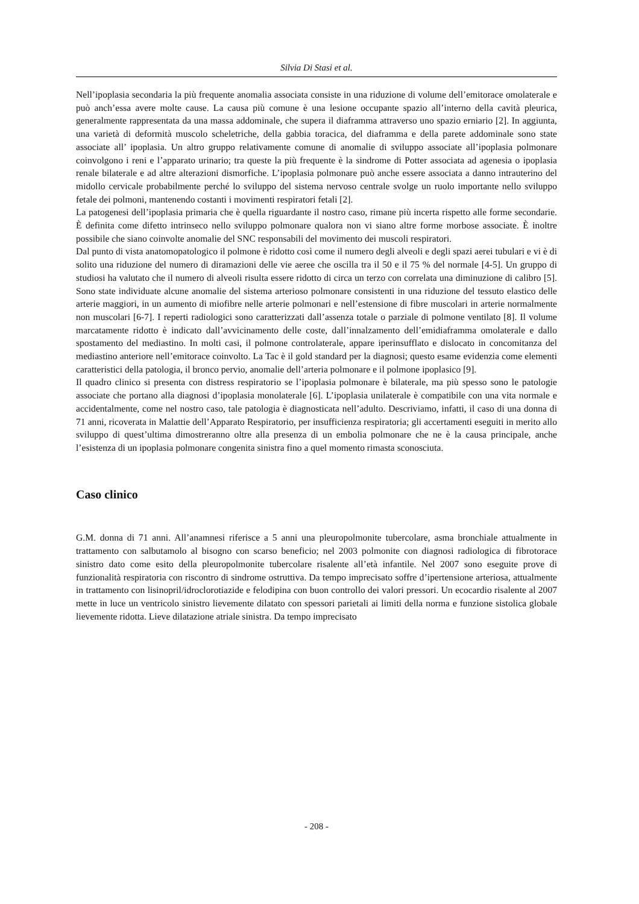Silvia Di Stasi et al.
Nell’ipoplasia secondaria la più frequente anomalia associata consiste in una riduzione di volume dell’emitorace omolaterale e può anch’essa avere molte cause. La causa più comune è una lesione occupante spazio all’interno della cavità pleurica, generalmente rappresentata da una massa addominale, che supera il diaframma attraverso uno spazio erniario [2]. In aggiunta, una varietà di deformità muscolo scheletriche, della gabbia toracica, del diaframma e della parete addominale sono state associate all’ ipoplasia. Un altro gruppo relativamente comune di anomalie di sviluppo associate all’ipoplasia polmonare coinvolgono i reni e l’apparato urinario; tra queste la più frequente è la sindrome di Potter associata ad agenesia o ipoplasia renale bilaterale e ad altre alterazioni dismorfiche. L’ipoplasia polmonare può anche essere associata a danno intrauterino del midollo cervicale probabilmente perché lo sviluppo del sistema nervoso centrale svolge un ruolo importante nello sviluppo fetale dei polmoni, mantenendo costanti i movimenti respiratori fetali [2].
La patogenesi dell’ipoplasia primaria che è quella riguardante il nostro caso, rimane più incerta rispetto alle forme secondarie. È definita come difetto intrinseco nello sviluppo polmonare qualora non vi siano altre forme morbose associate. È inoltre possibile che siano coinvolte anomalie del SNC responsabili del movimento dei muscoli respiratori.
Dal punto di vista anatomopatologico il polmone è ridotto così come il numero degli alveoli e degli spazi aerei tubulari e vi è di solito una riduzione del numero di diramazioni delle vie aeree che oscilla tra il 50 e il 75 % del normale [4-5]. Un gruppo di studiosi ha valutato che il numero di alveoli risulta essere ridotto di circa un terzo con correlata una diminuzione di calibro [5]. Sono state individuate alcune anomalie del sistema arterioso polmonare consistenti in una riduzione del tessuto elastico delle arterie maggiori, in un aumento di miofibre nelle arterie polmonari e nell’estensione di fibre muscolari in arterie normalmente non muscolari [6-7]. I reperti radiologici sono caratterizzati dall’assenza totale o parziale di polmone ventilato [8]. Il volume marcatamente ridotto è indicato dall’avvicinamento delle coste, dall’innalzamento dell’emidiaframma omolaterale e dallo spostamento del mediastino. In molti casi, il polmone controlaterale, appare iperinsufflato e dislocato in concomitanza del mediastino anteriore nell’emitorace coinvolto. La Tac è il gold standard per la diagnosi; questo esame evidenzia come elementi caratteristici della patologia, il bronco pervio, anomalie dell’arteria polmonare e il polmone ipoplasico [9].
Il quadro clinico si presenta con distress respiratorio se l’ipoplasia polmonare è bilaterale, ma più spesso sono le patologie associate che portano alla diagnosi d’ipoplasia monolaterale [6]. L’ipoplasia unilaterale è compatibile con una vita normale e accidentalmente, come nel nostro caso, tale patologia è diagnosticata nell’adulto. Descriviamo, infatti, il caso di una donna di 71 anni, ricoverata in Malattie dell’Apparato Respiratorio, per insufficienza respiratoria; gli accertamenti eseguiti in merito allo sviluppo di quest’ultima dimostreranno oltre alla presenza di un embolia polmonare che ne è la causa principale, anche l’esistenza di un ipoplasia polmonare congenita sinistra fino a quel momento rimasta sconosciuta.
Caso clinico
G.M. donna di 71 anni. All’anamnesi riferisce a 5 anni una pleuropolmonite tubercolare, asma bronchiale attualmente in trattamento con salbutamolo al bisogno con scarso beneficio; nel 2003 polmonite con diagnosi radiologica di fibrotorace sinistro dato come esito della pleuropolmonite tubercolare risalente all’età infantile. Nel 2007 sono eseguite prove di funzionalità respiratoria con riscontro di sindrome ostruttiva. Da tempo imprecisato soffre d’ipertensione arteriosa, attualmente in trattamento con lisinopril/idroclorotiazide e felodipina con buon controllo dei valori pressori. Un ecocardio risalente al 2007 mette in luce un ventricolo sinistro lievemente dilatato con spessori parietali ai limiti della norma e funzione sistolica globale lievemente ridotta. Lieve dilatazione atriale sinistra. Da tempo imprecisato
- 208 -